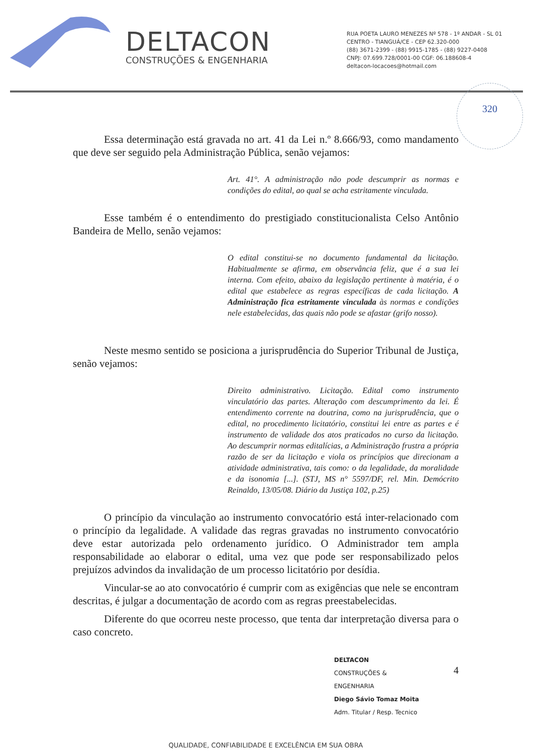DELTACON
CONSTRUÇÕES & ENGENHARIA
RUA POETA LAURO MENEZES Nº 578 - 1º ANDAR - SL 01
CENTRO - TIANGUÁ/CE - CEP 62.320-000
(88) 3671-2399 - (88) 9915-1785 - (88) 9227-0408
CNPJ: 07.699.728/0001-00 CGF: 06.188608-4
deltacon-locacoes@hotmail.com
320
Essa determinação está gravada no art. 41 da Lei n.º 8.666/93, como mandamento que deve ser seguido pela Administração Pública, senão vejamos:
Art. 41°. A administração não pode descumprir as normas e condições do edital, ao qual se acha estritamente vinculada.
Esse também é o entendimento do prestigiado constitucionalista Celso Antônio Bandeira de Mello, senão vejamos:
O edital constitui-se no documento fundamental da licitação. Habitualmente se afirma, em observância feliz, que é a sua lei interna. Com efeito, abaixo da legislação pertinente à matéria, é o edital que estabelece as regras específicas de cada licitação. A Administração fica estritamente vinculada às normas e condições nele estabelecidas, das quais não pode se afastar (grifo nosso).
Neste mesmo sentido se posiciona a jurisprudência do Superior Tribunal de Justiça, senão vejamos:
Direito administrativo. Licitação. Edital como instrumento vinculatório das partes. Alteração com descumprimento da lei. É entendimento corrente na doutrina, como na jurisprudência, que o edital, no procedimento licitatório, constitui lei entre as partes e é instrumento de validade dos atos praticados no curso da licitação. Ao descumprir normas editalícias, a Administração frustra a própria razão de ser da licitação e viola os princípios que direcionam a atividade administrativa, tais como: o da legalidade, da moralidade e da isonomia [...]. (STJ, MS n° 5597/DF, rel. Min. Demócrito Reinaldo, 13/05/08. Diário da Justiça 102, p.25)
O princípio da vinculação ao instrumento convocatório está inter-relacionado com o princípio da legalidade. A validade das regras gravadas no instrumento convocatório deve estar autorizada pelo ordenamento jurídico. O Administrador tem ampla responsabilidade ao elaborar o edital, uma vez que pode ser responsabilizado pelos prejuízos advindos da invalidação de um processo licitatório por desídia.
Vincular-se ao ato convocatório é cumprir com as exigências que nele se encontram descritas, é julgar a documentação de acordo com as regras preestabelecidas.
Diferente do que ocorreu neste processo, que tenta dar interpretação diversa para o caso concreto.
DELTACON
CONSTRUÇÕES & ENGENHARIA
Diego Sávio Tomaz Moita
Adm. Titular / Resp. Tecnico
4
QUALIDADE, CONFIABILIDADE E EXCELÊNCIA EM SUA OBRA